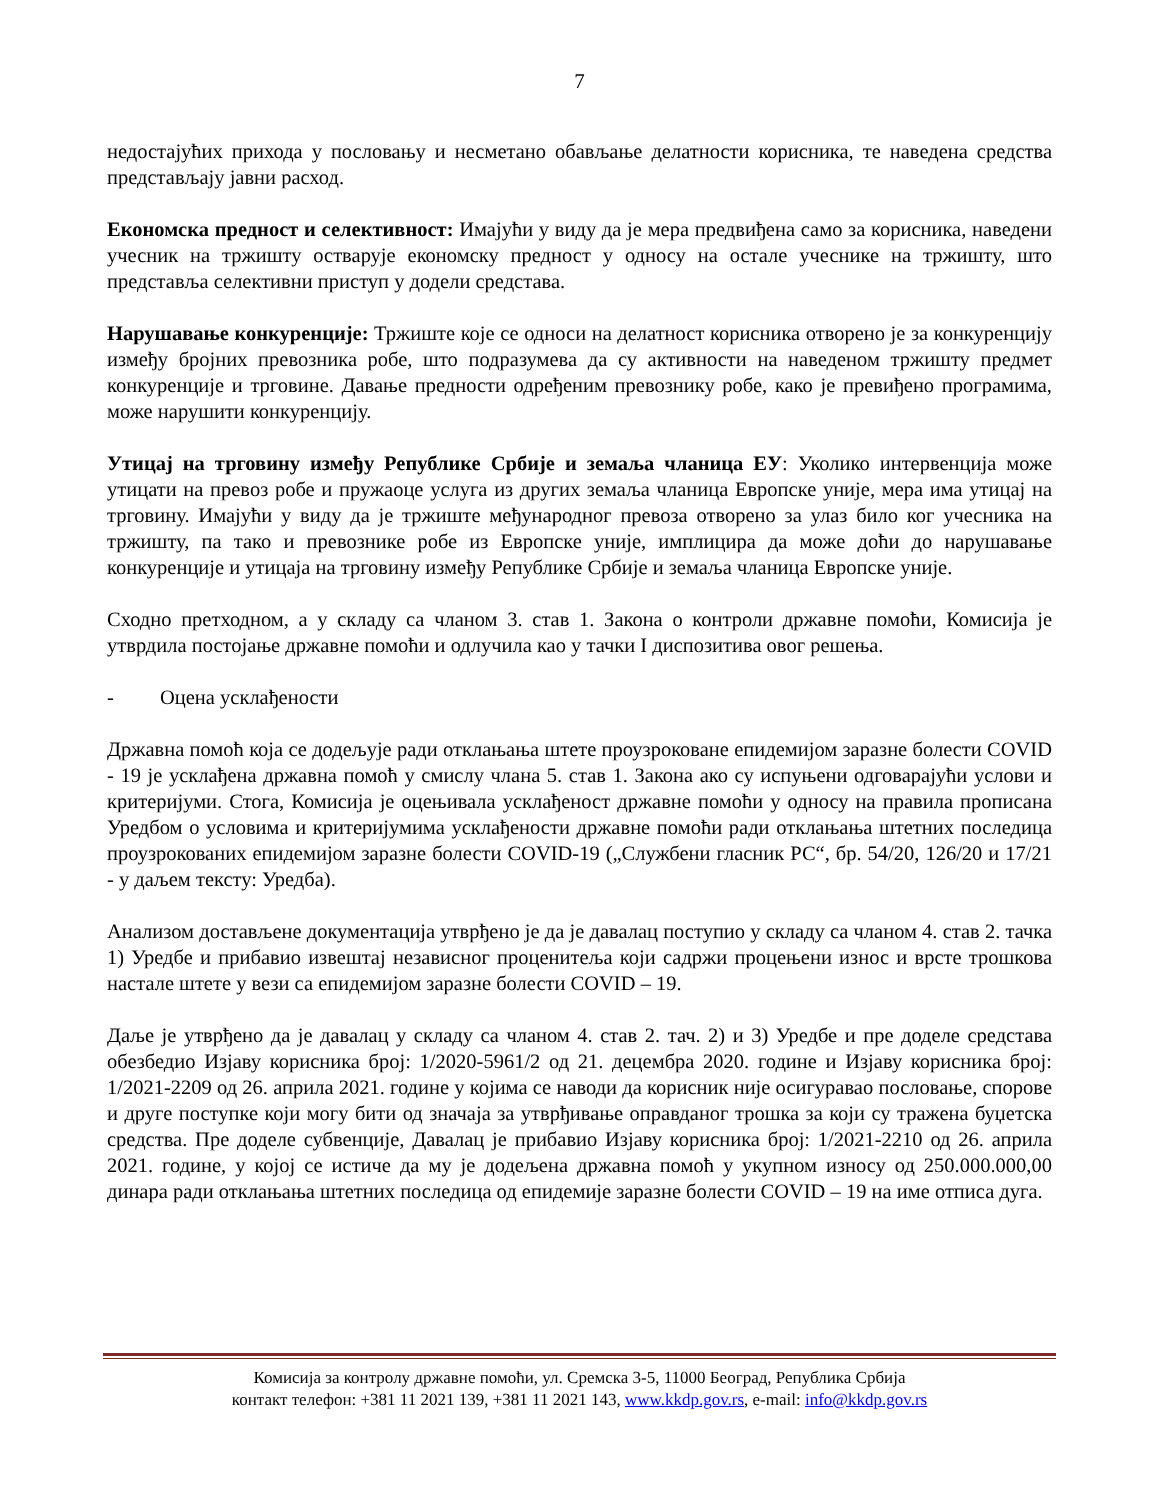7
недостајућих прихода у пословању и несметано обављање делатности корисника, те наведена средства представљају јавни расход.
Економска предност и селективност: Имајући у виду да је мера предвиђена само за корисника, наведени учесник на тржишту остварује економску предност у односу на остале учеснике на тржишту, што представља селективни приступ у додели средстава.
Нарушавање конкуренције: Тржиште које се односи на делатност корисника отворено је за конкуренцију између бројних превозника робе, што подразумева да су активности на наведеном тржишту предмет конкуренције и трговине. Давање предности одређеним превознику робе, како је превиђено програмима, може нарушити конкуренцију.
Утицај на трговину између Републике Србије и земаља чланица ЕУ: Уколико интервенција може утицати на превоз робе и пружаоце услуга из других земаља чланица Европске уније, мера има утицај на трговину. Имајући у виду да је тржиште међународног превоза отворено за улаз било ког учесника на тржишту, па тако и превознике робе из Европске уније, имплицира да може доћи до нарушавање конкуренције и утицаја на трговину између Републике Србије и земаља чланица Европске уније.
Сходно претходном, а у складу са чланом 3. став 1. Закона о контроли државне помоћи, Комисија је утврдила постојање државне помоћи и одлучила као у тачки I диспозитива овог решења.
- Оцена усклађености
Државна помоћ која се додељује ради отклањања штете проузроковане епидемијом заразне болести COVID - 19 је усклађена државна помоћ у смислу члана 5. став 1. Закона ако су испуњени одговарајући услови и критеријуми. Стога, Комисија је оцењивала усклађеност државне помоћи у односу на правила прописана Уредбом о условима и критеријумима усклађености државне помоћи ради отклањања штетних последица проузрокованих епидемијом заразне болести COVID-19 („Службени гласник РС“, бр. 54/20, 126/20 и 17/21 - у даљем тексту: Уредба).
Анализом достављене документација утврђено је да је давалац поступио у складу са чланом 4. став 2. тачка 1) Уредбе и прибавио извештај независног проценитеља који садржи процењени износ и врсте трошкова настале штете у вези са епидемијом заразне болести COVID – 19.
Даље је утврђено да је давалац у складу са чланом 4. став 2. тач. 2) и 3) Уредбе и пре доделе средстава обезбедио Изјаву корисника број: 1/2020-5961/2 од 21. децембра 2020. године и Изјаву корисника број: 1/2021-2209 од 26. априла 2021. године у којима се наводи да корисник није осигуравао пословање, спорове и друге поступке који могу бити од значаја за утврђивање оправданог трошка за који су тражена буџетска средства. Пре доделе субвенције, Давалац је прибавио Изјаву корисника број: 1/2021-2210 од 26. априла 2021. године, у којој се истиче да му је додељена државна помоћ у укупном износу од 250.000.000,00 динара ради отклањања штетних последица од епидемије заразне болести COVID – 19 на име отписа дуга.
Комисија за контролу државне помоћи, ул. Сремска 3-5, 11000 Београд, Република Србија
контакт телефон: +381 11 2021 139, +381 11 2021 143, www.kkdp.gov.rs, e-mail: info@kkdp.gov.rs